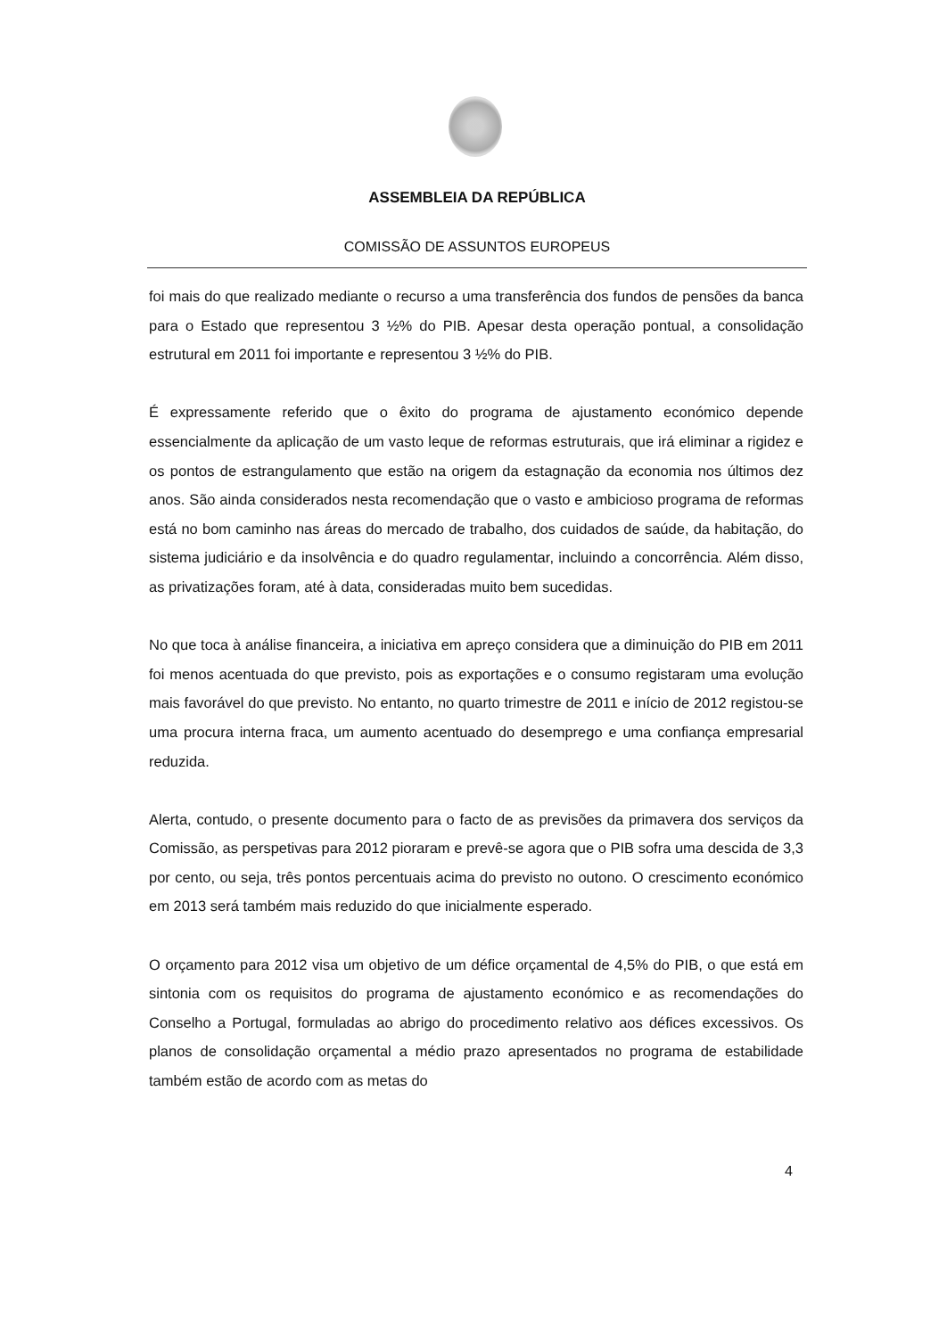ASSEMBLEIA DA REPÚBLICA
COMISSÃO DE ASSUNTOS EUROPEUS
foi mais do que realizado mediante o recurso a uma transferência dos fundos de pensões da banca para o Estado que representou 3 ½% do PIB. Apesar desta operação pontual, a consolidação estrutural em 2011 foi importante e representou 3 ½% do PIB.
É expressamente referido que o êxito do programa de ajustamento económico depende essencialmente da aplicação de um vasto leque de reformas estruturais, que irá eliminar a rigidez e os pontos de estrangulamento que estão na origem da estagnação da economia nos últimos dez anos. São ainda considerados nesta recomendação que o vasto e ambicioso programa de reformas está no bom caminho nas áreas do mercado de trabalho, dos cuidados de saúde, da habitação, do sistema judiciário e da insolvência e do quadro regulamentar, incluindo a concorrência. Além disso, as privatizações foram, até à data, consideradas muito bem sucedidas.
No que toca à análise financeira, a iniciativa em apreço considera que a diminuição do PIB em 2011 foi menos acentuada do que previsto, pois as exportações e o consumo registaram uma evolução mais favorável do que previsto. No entanto, no quarto trimestre de 2011 e início de 2012 registou-se uma procura interna fraca, um aumento acentuado do desemprego e uma confiança empresarial reduzida.
Alerta, contudo, o presente documento para o facto de as previsões da primavera dos serviços da Comissão, as perspetivas para 2012 pioraram e prevê-se agora que o PIB sofra uma descida de 3,3 por cento, ou seja, três pontos percentuais acima do previsto no outono. O crescimento económico em 2013 será também mais reduzido do que inicialmente esperado.
O orçamento para 2012 visa um objetivo de um défice orçamental de 4,5% do PIB, o que está em sintonia com os requisitos do programa de ajustamento económico e as recomendações do Conselho a Portugal, formuladas ao abrigo do procedimento relativo aos défices excessivos. Os planos de consolidação orçamental a médio prazo apresentados no programa de estabilidade também estão de acordo com as metas do
4